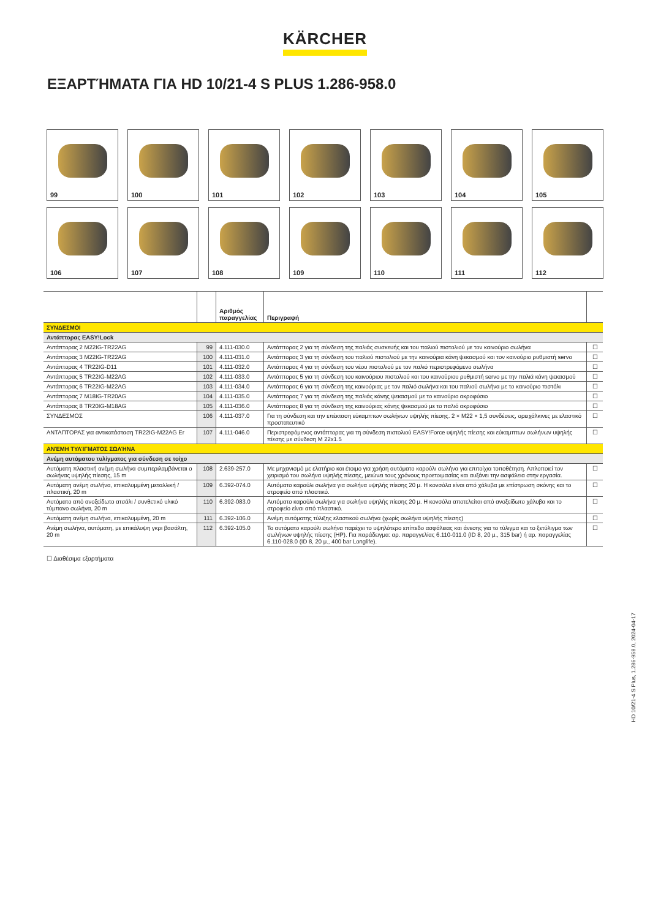KÄRCHER
ΕΞΑΡΤΉΜΑΤΑ ΓΙΑ HD 10/21-4 S PLUS 1.286-958.0
99
100
101
102
103
104
105
106
107
108
109
110
111
112
| | | Αριθμός παραγγελίας | Περιγραφή | |
| --- | --- | --- | --- | --- |
| ΣΥΝΔΕΣΜΟΙ | | | | |
| Αντάπτορας EASY!Lock | | | | |
| Αντάπτορας 2 M22IG-TR22AG | 99 | 4.111-030.0 | Αντάπτορας 2 για τη σύνδεση της παλιάς συσκευής και του παλιού πιστολιού με τον καινούριο σωλήνα | ☐ |
| Αντάπτορας 3 M22IG-TR22AG | 100 | 4.111-031.0 | Αντάπτορας 3 για τη σύνδεση του παλιού πιστολιού με την καινούρια κάνη ψεκασμού και τον καινούριο ρυθμιστή servo | ☐ |
| Αντάπτορας 4 TR22IG-D11 | 101 | 4.111-032.0 | Αντάπτορας 4 για τη σύνδεση του νέου πιστολιού με τον παλιό περιστρεφόμενο σωλήνα | ☐ |
| Αντάπτορας 5 TR22IG-M22AG | 102 | 4.111-033.0 | Αντάπτορας 5 για τη σύνδεση του καινούριου πιστολιού και του καινούριου ρυθμιστή servo με την παλιά κάνη ψεκασμού | ☐ |
| Αντάπτορας 6 TR22IG-M22AG | 103 | 4.111-034.0 | Αντάπτορας 6 για τη σύνδεση της καινούριας με τον παλιό σωλήνα και του παλιού σωλήνα με το καινούριο πιστόλι | ☐ |
| Αντάπτορας 7 M18IG-TR20AG | 104 | 4.111-035.0 | Αντάπτορας 7 για τη σύνδεση της παλιάς κάνης ψεκασμού με το καινούριο ακροφύσιο | ☐ |
| Αντάπτορας 8 TR20IG-M18AG | 105 | 4.111-036.0 | Αντάπτορας 8 για τη σύνδεση της καινούριας κάνης ψεκασμού με το παλιό ακροφύσιο | ☐ |
| ΣΥΝΔΕΣΜΟΣ | 106 | 4.111-037.0 | Για τη σύνδεση και την επέκταση εύκαμπτων σωλήνων υψηλής πίεσης. 2 × M22 × 1,5 συνδέσεις, ορειχάλκινες με ελαστικό προστατευτικό | ☐ |
| ΑΝΤΑΠΤΟΡΑΣ για αντικατάσταση TR22IG-M22AG Er | 107 | 4.111-046.0 | Περιστρεφόμενος αντάπτορας για τη σύνδεση πιστολιού EASY!Force υψηλής πίεσης και εύκαμπτων σωλήνων υψηλής πίεσης με σύνδεση M 22x1.5 | ☐ |
| ΑΝΈΜΗ ΤΥΛΊΓΜΑΤΟΣ ΣΩΛΉΝΑ | | | | |
| Ανέμη αυτόματου τυλίγματος για σύνδεση σε τοίχο | | | | |
| Αυτόματη πλαστική ανέμη σωλήνα συμπεριλαμβάνεται ο σωλήνας υψηλής πίεσης, 15 m | 108 | 2.639-257.0 | Με μηχανισμό με ελατήριο και έτοιμο για χρήση αυτόματο καρούλι σωλήνα για επιτοίχια τοποθέτηση. Απλοποιεί τον χειρισμό του σωλήνα υψηλής πίεσης, μειώνει τους χρόνους προετοιμασίας και αυξάνει την ασφάλεια στην εργασία. | ☐ |
| Αυτόματη ανέμη σωλήνα, επικαλυμμένη μεταλλική / πλαστική, 20 m | 109 | 6.392-074.0 | Αυτόματο καρούλι σωλήνα για σωλήνα υψηλής πίεσης 20 μ. Η κονσόλα είναι από χάλυβα με επίστρωση σκόνης και το στροφείο από πλαστικό. | ☐ |
| Αυτόματο από ανοξείδωτο ατσάλι / συνθετικό υλικό τύμπανο σωλήνα, 20 m | 110 | 6.392-083.0 | Αυτόματο καρούλι σωλήνα για σωλήνα υψηλής πίεσης 20 μ. Η κονσόλα αποτελείται από ανοξείδωτο χάλυβα και το στροφείο είναι από πλαστικό. | ☐ |
| Αυτόματη ανέμη σωλήνα, επικαλυμμένη, 20 m | 111 | 6.392-106.0 | Ανέμη αυτόματης τύλιξης ελαστικού σωλήνα (χωρίς σωλήνα υψηλής πίεσης) | ☐ |
| Ανέμη σωλήνα, αυτόματη, με επικάλυψη γκρι βασάλτη, 20 m | 112 | 6.392-105.0 | Το αυτόματο καρούλι σωλήνα παρέχει το υψηλότερο επίπεδο ασφάλειας και άνεσης για το τύλιγμα και το ξετύλιγμα των σωλήνων υψηλής πίεσης (HP). Για παράδειγμα: αρ. παραγγελίας 6.110-011.0 (ID 8, 20 μ., 315 bar) ή αρ. παραγγελίας 6.110-028.0 (ID 8, 20 μ., 400 bar Longlife). | ☐ |
☐ Διαθέσιμα εξαρτήματα
HD 10/21-4 S Plus, 1.286-958.0, 2024-04-17